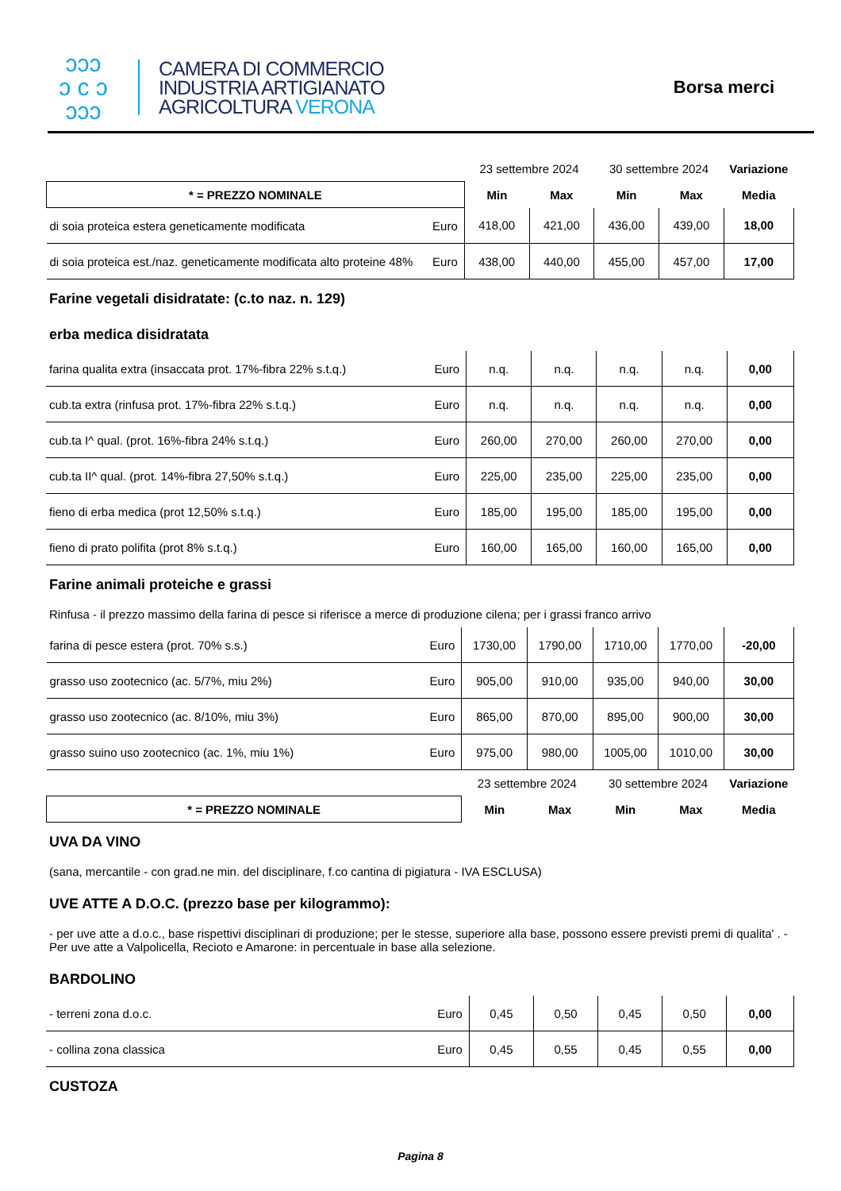ↄↄↄ
ↄ c ↄ
ↄↄↄ
CAMERA DI COMMERCIO
INDUSTRIA ARTIGIANATO
AGRICOLTURA VERONA
Borsa merci
| | | 23 settembre 2024 | | 30 settembre 2024 | | Variazione |
| --- | --- | --- | --- | --- | --- | --- |
| * = PREZZO NOMINALE | | Min | Max | Min | Max | Media |
| di soia proteica estera geneticamente modificata | Euro | 418,00 | 421,00 | 436,00 | 439,00 | 18,00 |
| di soia proteica est./naz. geneticamente modificata alto proteine 48% | Euro | 438,00 | 440,00 | 455,00 | 457,00 | 17,00 |
Farine vegetali disidratate: (c.to naz. n. 129)
erba medica disidratata
| farina qualita extra (insaccata prot. 17%-fibra 22% s.t.q.) | Euro | n.q. | n.q. | n.q. | n.q. | 0,00 |
| cub.ta extra (rinfusa prot. 17%-fibra 22% s.t.q.) | Euro | n.q. | n.q. | n.q. | n.q. | 0,00 |
| cub.ta I^ qual. (prot. 16%-fibra 24% s.t.q.) | Euro | 260,00 | 270,00 | 260,00 | 270,00 | 0,00 |
| cub.ta II^ qual. (prot. 14%-fibra 27,50% s.t.q.) | Euro | 225,00 | 235,00 | 225,00 | 235,00 | 0,00 |
| fieno di erba medica (prot 12,50% s.t.q.) | Euro | 185,00 | 195,00 | 185,00 | 195,00 | 0,00 |
| fieno di prato polifita (prot 8% s.t.q.) | Euro | 160,00 | 165,00 | 160,00 | 165,00 | 0,00 |
Farine animali proteiche e grassi
Rinfusa - il prezzo massimo della farina di pesce si riferisce a merce di produzione cilena; per i grassi franco arrivo
| farina di pesce estera (prot. 70% s.s.) | Euro | 1730,00 | 1790,00 | 1710,00 | 1770,00 | -20,00 |
| grasso uso zootecnico (ac. 5/7%, miu 2%) | Euro | 905,00 | 910,00 | 935,00 | 940,00 | 30,00 |
| grasso uso zootecnico (ac. 8/10%, miu 3%) | Euro | 865,00 | 870,00 | 895,00 | 900,00 | 30,00 |
| grasso suino uso zootecnico (ac. 1%, miu 1%) | Euro | 975,00 | 980,00 | 1005,00 | 1010,00 | 30,00 |
| | | 23 settembre 2024 | | 30 settembre 2024 | | Variazione |
| * = PREZZO NOMINALE | | Min | Max | Min | Max | Media |
UVA DA VINO
(sana, mercantile - con grad.ne min. del disciplinare, f.co cantina di pigiatura - IVA ESCLUSA)
UVE ATTE A D.O.C. (prezzo base per kilogrammo):
- per uve atte a d.o.c., base rispettivi disciplinari di produzione; per le stesse, superiore alla base, possono essere previsti premi di qualita' . - Per uve atte a Valpolicella, Recioto e Amarone: in percentuale in base alla selezione.
BARDOLINO
| - terreni zona d.o.c. | Euro | 0,45 | 0,50 | 0,45 | 0,50 | 0,00 |
| - collina zona classica | Euro | 0,45 | 0,55 | 0,45 | 0,55 | 0,00 |
CUSTOZA
Pagina 8